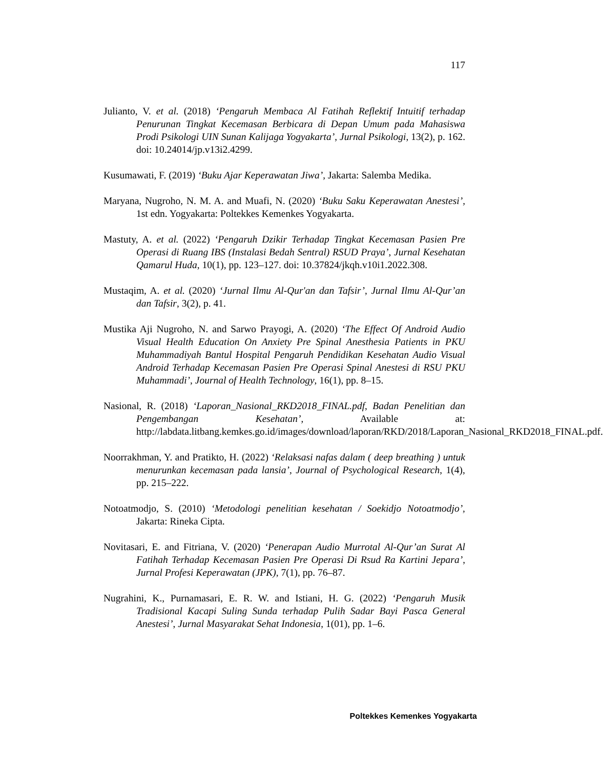117
Julianto, V. et al. (2018) ‘Pengaruh Membaca Al Fatihah Reflektif Intuitif terhadap Penurunan Tingkat Kecemasan Berbicara di Depan Umum pada Mahasiswa Prodi Psikologi UIN Sunan Kalijaga Yogyakarta’, Jurnal Psikologi, 13(2), p. 162. doi: 10.24014/jp.v13i2.4299.
Kusumawati, F. (2019) ‘Buku Ajar Keperawatan Jiwa’, Jakarta: Salemba Medika.
Maryana, Nugroho, N. M. A. and Muafi, N. (2020) ‘Buku Saku Keperawatan Anestesi’, 1st edn. Yogyakarta: Poltekkes Kemenkes Yogyakarta.
Mastuty, A. et al. (2022) ‘Pengaruh Dzikir Terhadap Tingkat Kecemasan Pasien Pre Operasi di Ruang IBS (Instalasi Bedah Sentral) RSUD Praya’, Jurnal Kesehatan Qamarul Huda, 10(1), pp. 123–127. doi: 10.37824/jkqh.v10i1.2022.308.
Mustaqim, A. et al. (2020) ‘Jurnal Ilmu Al-Qur'an dan Tafsir’, Jurnal Ilmu Al-Qur’an dan Tafsir, 3(2), p. 41.
Mustika Aji Nugroho, N. and Sarwo Prayogi, A. (2020) ‘The Effect Of Android Audio Visual Health Education On Anxiety Pre Spinal Anesthesia Patients in PKU Muhammadiyah Bantul Hospital Pengaruh Pendidikan Kesehatan Audio Visual Android Terhadap Kecemasan Pasien Pre Operasi Spinal Anestesi di RSU PKU Muhammadi’, Journal of Health Technology, 16(1), pp. 8–15.
Nasional, R. (2018) ‘Laporan_Nasional_RKD2018_FINAL.pdf, Badan Penelitian dan Pengembangan Kesehatan’, Available at: http://labdata.litbang.kemkes.go.id/images/download/laporan/RKD/2018/Laporan_Nasional_RKD2018_FINAL.pdf.
Noorrakhman, Y. and Pratikto, H. (2022) ‘Relaksasi nafas dalam ( deep breathing ) untuk menurunkan kecemasan pada lansia’, Journal of Psychological Research, 1(4), pp. 215–222.
Notoatmodjo, S. (2010) ‘Metodologi penelitian kesehatan / Soekidjo Notoatmodjo’, Jakarta: Rineka Cipta.
Novitasari, E. and Fitriana, V. (2020) ‘Penerapan Audio Murrotal Al-Qur’an Surat Al Fatihah Terhadap Kecemasan Pasien Pre Operasi Di Rsud Ra Kartini Jepara’, Jurnal Profesi Keperawatan (JPK), 7(1), pp. 76–87.
Nugrahini, K., Purnamasari, E. R. W. and Istiani, H. G. (2022) ‘Pengaruh Musik Tradisional Kacapi Suling Sunda terhadap Pulih Sadar Bayi Pasca General Anestesi’, Jurnal Masyarakat Sehat Indonesia, 1(01), pp. 1–6.
Poltekkes Kemenkes Yogyakarta